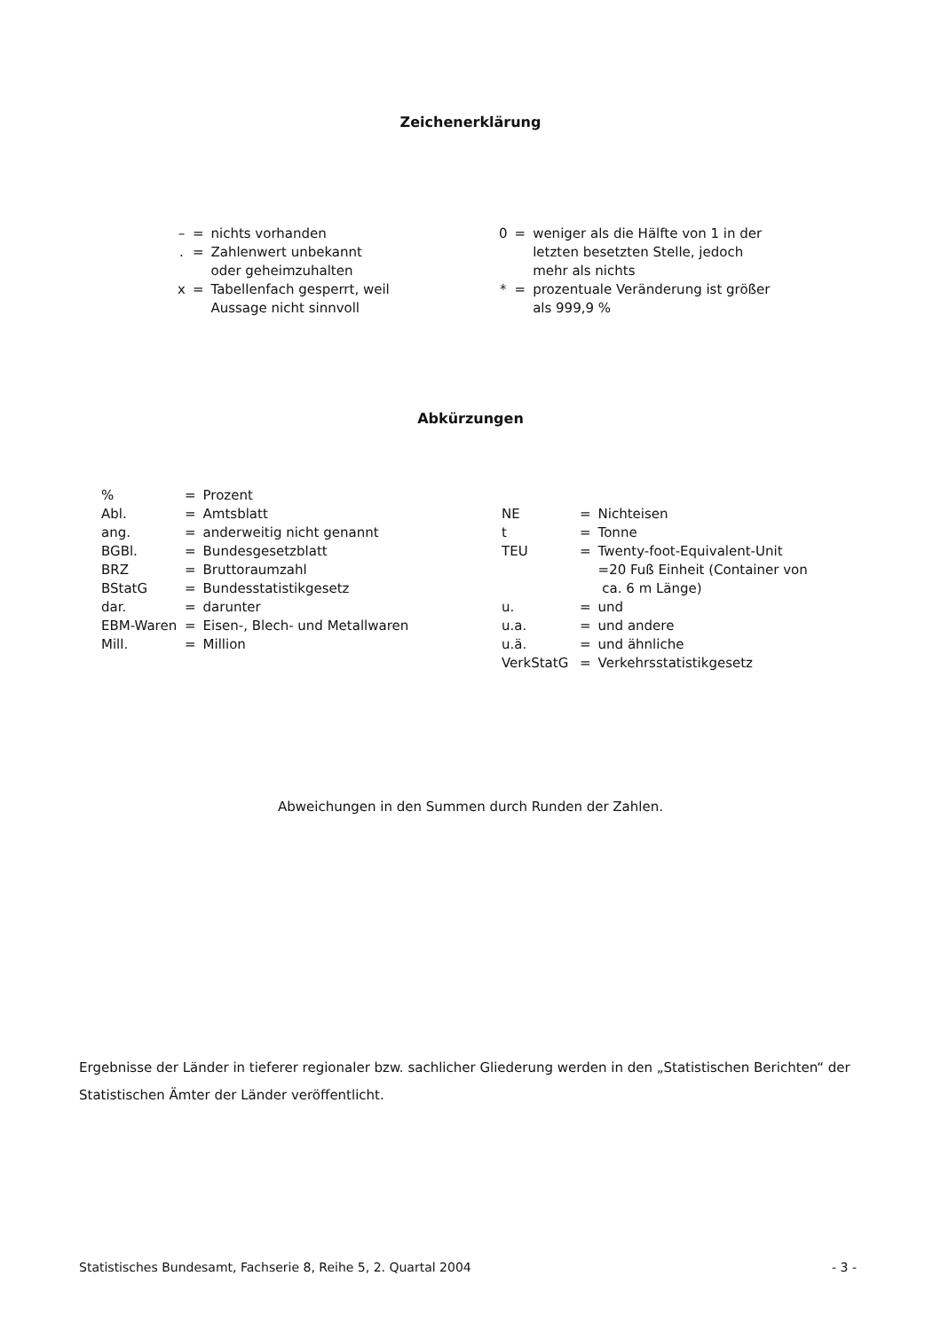Zeichenerklärung
| – | = | nichts vorhanden |
| . | = | Zahlenwert unbekannt oder geheimzuhalten |
| x | = | Tabellenfach gesperrt, weil Aussage nicht sinnvoll |
| 0 | = | weniger als die Hälfte von 1 in der letzten besetzten Stelle, jedoch mehr als nichts |
| * | = | prozentuale Veränderung ist größer als 999,9 % |
Abkürzungen
| % | = | Prozent |
| Abl. | = | Amtsblatt |
| ang. | = | anderweitig nicht genannt |
| BGBl. | = | Bundesgesetzblatt |
| BRZ | = | Bruttoraumzahl |
| BStatG | = | Bundesstatistikgesetz |
| dar. | = | darunter |
| EBM-Waren | = | Eisen-, Blech- und Metallwaren |
| Mill. | = | Million |
| NE | = | Nichteisen |
| t | = | Tonne |
| TEU | = | Twenty-foot-Equivalent-Unit =20 Fuß Einheit (Container von ca. 6 m Länge) |
| u. | = | und |
| u.a. | = | und andere |
| u.ä. | = | und ähnliche |
| VerkStatG | = | Verkehrsstatistikgesetz |
Abweichungen in den Summen durch Runden der Zahlen.
Ergebnisse der Länder in tieferer regionaler bzw. sachlicher Gliederung werden in den „Statistischen Berichten“ der Statistischen Ämter der Länder veröffentlicht.
Statistisches Bundesamt, Fachserie 8, Reihe 5, 2. Quartal 2004
- 3 -